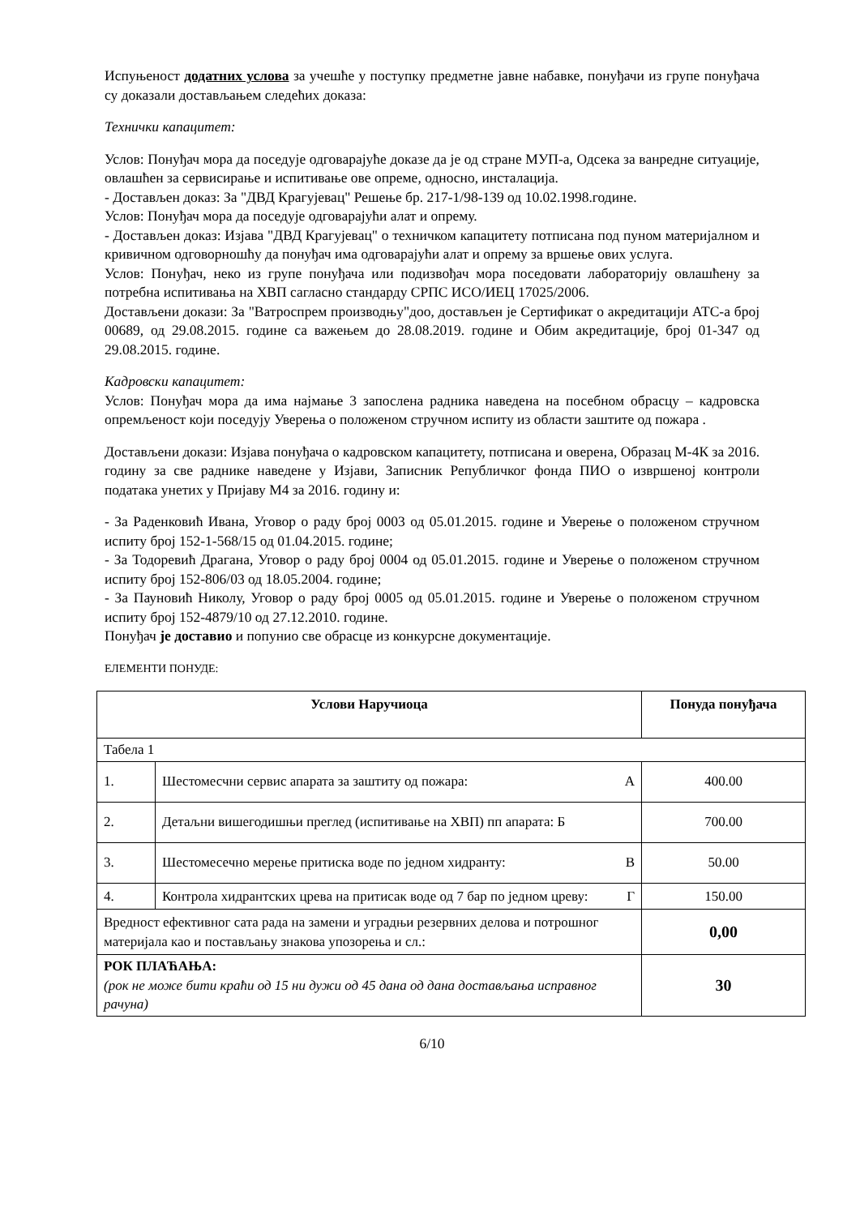Испуњеност додатних услова за учешће у поступку предметне јавне набавке, понуђачи из групе понуђача су доказали достављањем следећих доказа:
Технички капацитет:
Услов: Понуђач мора да поседује одговарајуће доказе да је од стране МУП-а, Одсека за ванредне ситуације, овлашћен за сервисирање и испитивање ове опреме, односно, инсталација.
- Достављен доказ: За "ДВД Крагујевац" Решење бр. 217-1/98-139 од 10.02.1998.године.
Услов: Понуђач мора да поседује одговарајући алат и опрему.
- Достављен доказ: Изјава "ДВД Крагујевац" о техничком капацитету потписана под пуном материјалном и кривичном одговорношћу да понуђач има одговарајући алат и опрему за вршење ових услуга.
Услов: Понуђач, неко из групе понуђача или подизвођач мора поседовати лабораторију овлашћену за потребна испитивања на ХВП сагласно стандарду СРПС ИСО/ИЕЦ 17025/2006.
Достављени докази: За "Ватроспрем производњу"доо, достављен је Сертификат о акредитацији АТС-а број 00689, од 29.08.2015. године са важењем до 28.08.2019. године и Обим акредитације, број 01-347 од 29.08.2015. године.
Кадровски капацитет:
Услов: Понуђач мора да има најмање 3 запослена радника наведена на посебном обрасцу – кадровска опремљеност који поседују Уверења о положеном стручном испиту из области заштите од пожара .
Достављени докази: Изјава понуђача о кадровском капацитету, потписана и оверена, Образац М-4К за 2016. годину за све раднике наведене у Изјави, Записник Републичког фонда ПИО о извршеној контроли података унетих у Пријаву М4 за 2016. годину и:
- За Раденковић Ивана, Уговор о раду број 0003 од 05.01.2015. године и Уверење о положеном стручном испиту број 152-1-568/15 од 01.04.2015. године;
- За Тодоревић Драгана, Уговор о раду број 0004 од 05.01.2015. године и Уверење о положеном стручном испиту број 152-806/03 од 18.05.2004. године;
- За Пауновић Николу, Уговор о раду број 0005 од 05.01.2015. године и Уверење о положеном стручном испиту број 152-4879/10 од 27.12.2010. године.
Понуђач је доставио и попунио све обрасце из конкурсне документације.
ЕЛЕМЕНТИ ПОНУДЕ:
| Услови Наручиоца | | Понуда понуђача |
| --- | --- | --- |
| Табела 1 | | |
| 1. | Шестомесчни сервис апарата за заштиту од пожара: А | 400.00 |
| 2. | Детаљни вишегодишњи преглед (испитивање на ХВП) пп апарата: Б | 700.00 |
| 3. | Шестомесечно мерење притиска воде по једном хидранту: В | 50.00 |
| 4. | Контрола хидрантских црева на притисак воде од 7 бар по једном цреву: Г | 150.00 |
| Вредност ефективног сата рада на замени и уградњи резервних делова и потрошног материјала као и постављању знакова упозорења и сл.: | | 0,00 |
| РОК ПЛАЋАЊА: (рок не може бити краћи од 15 ни дужи од 45 дана од дана достављања исправног рачуна) | | 30 |
6/10